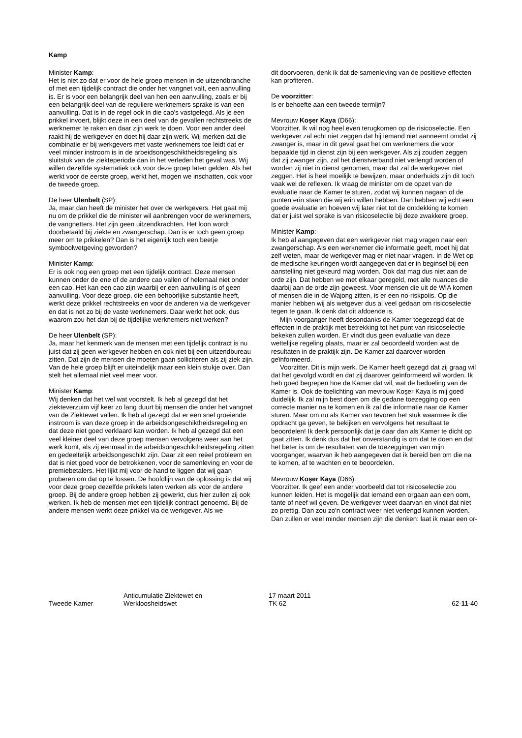Kamp
Minister Kamp:
Het is niet zo dat er voor de hele groep mensen in de uitzendbranche of met een tijdelijk contract die onder het vangnet valt, een aanvulling is. Er is voor een belangrijk deel van hen een aanvulling, zoals er bij een belangrijk deel van de reguliere werknemers sprake is van een aanvulling. Dat is in de regel ook in die cao's vastgelegd. Als je een prikkel invoert, blijkt deze in een deel van de gevallen rechtstreeks de werknemer te raken en daar zijn werk te doen. Voor een ander deel raakt hij de werkgever en doet hij daar zijn werk. Wij merken dat die combinatie er bij werkgevers met vaste werknemers toe leidt dat er veel minder instroom is in de arbeidsongeschiktheidsregeling als sluitstuk van de ziekteperiode dan in het verleden het geval was. Wij willen dezelfde systematiek ook voor deze groep laten gelden. Als het werkt voor de eerste groep, werkt het, mogen we inschatten, ook voor de tweede groep.
De heer Ulenbelt (SP):
Ja, maar dan heeft de minister het over de werkgevers. Het gaat mij nu om de prikkel die de minister wil aanbrengen voor de werknemers, de vangnetters. Het zijn geen uitzendkrachten. Het loon wordt doorbetaald bij ziekte en zwangerschap. Dan is er toch geen groep meer om te prikkelen? Dan is het eigenlijk toch een beetje symboolwetgeving geworden?
Minister Kamp:
Er is ook nog een groep met een tijdelijk contract. Deze mensen kunnen onder de ene of de andere cao vallen of helemaal niet onder een cao. Het kan een cao zijn waarbij er een aanvulling is of geen aanvulling. Voor deze groep, die een behoorlijke substantie heeft, werkt deze prikkel rechtstreeks en voor de anderen via de werkgever en dat is net zo bij de vaste werknemers. Daar werkt het ook, dus waarom zou het dan bij de tijdelijke werknemers niet werken?
De heer Ulenbelt (SP):
Ja, maar het kenmerk van de mensen met een tijdelijk contract is nu juist dat zij geen werkgever hebben en ook niet bij een uitzendbureau zitten. Dat zijn de mensen die moeten gaan solliciteren als zij ziek zijn. Van de hele groep blijft er uiteindelijk maar een klein stukje over. Dan stelt het allemaal niet veel meer voor.
Minister Kamp:
Wij denken dat het wel wat voorstelt. Ik heb al gezegd dat het ziekteverzuim vijf keer zo lang duurt bij mensen die onder het vangnet van de Ziektewet vallen. Ik heb al gezegd dat er een snel groeiende instroom is van deze groep in de arbeidsongeschiktheidsregeling en dat deze niet goed verklaard kan worden. Ik heb al gezegd dat een veel kleiner deel van deze groep mensen vervolgens weer aan het werk komt, als zij eenmaal in de arbeidsongeschiktheidsregeling zitten en gedeeltelijk arbeidsongeschikt zijn. Daar zit een reëel probleem en dat is niet goed voor de betrokkenen, voor de samenleving en voor de premiebetalers. Het lijkt mij voor de hand te liggen dat wij gaan proberen om dat op te lossen. De hoofdlijn van de oplossing is dat wij voor deze groep dezelfde prikkels laten werken als voor de andere groep. Bij de andere groep hebben zij gewerkt, dus hier zullen zij ook werken. Ik heb de mensen met een tijdelijk contract genoemd. Bij de andere mensen werkt deze prikkel via de werkgever. Als we
dit doorvoeren, denk ik dat de samenleving van de positieve effecten kan profiteren.
De voorzitter:
Is er behoefte aan een tweede termijn?
Mevrouw Koşer Kaya (D66):
Voorzitter. Ik wil nog heel even terugkomen op de risicoselectie. Een werkgever zal echt niet zeggen dat hij iemand niet aanneemt omdat zij zwanger is, maar in dit geval gaat het om werknemers die voor bepaalde tijd in dienst zijn bij een werkgever. Als zij zouden zeggen dat zij zwanger zijn, zal het dienstverband niet verlengd worden of worden zij niet in dienst genomen, maar dat zal de werkgever niet zeggen. Het is heel moeilijk te bewijzen, maar onderhuids zijn dit toch vaak wel de reflexen. Ik vraag de minister om de opzet van de evaluatie naar de Kamer te sturen, zodat wij kunnen nagaan of de punten erin staan die wij erin willen hebben. Dan hebben wij echt een goede evaluatie en hoeven wij later niet tot de ontdekking te komen dat er juist wel sprake is van risicoselectie bij deze zwakkere groep.
Minister Kamp:
Ik heb al aangegeven dat een werkgever niet mag vragen naar een zwangerschap. Als een werknemer die informatie geeft, moet hij dat zelf weten, maar de werkgever mag er niet naar vragen. In de Wet op de medische keuringen wordt aangegeven dat er in beginsel bij een aanstelling niet gekeurd mag worden. Ook dat mag dus niet aan de orde zijn. Dat hebben we met elkaar geregeld, met alle nuances die daarbij aan de orde zijn geweest. Voor mensen die uit de WIA komen of mensen die in de Wajong zitten, is er een no-riskpolis. Op die manier hebben wij als wetgever dus al veel gedaan om risicoselectie tegen te gaan. Ik denk dat dit afdoende is.
Mijn voorganger heeft desondanks de Kamer toegezegd dat de effecten in de praktijk met betrekking tot het punt van risicoselectie bekeken zullen worden. Er vindt dus geen evaluatie van deze wettelijke regeling plaats, maar er zal beoordeeld worden wat de resultaten in de praktijk zijn. De Kamer zal daarover worden geïnformeerd.
Voorzitter. Dit is mijn werk. De Kamer heeft gezegd dat zij graag wil dat het gevolgd wordt en dat zij daarover geïnformeerd wil worden. Ik heb goed begrepen hoe de Kamer dat wil, wat de bedoeling van de Kamer is. Ook de toelichting van mevrouw Koşer Kaya is mij goed duidelijk. Ik zal mijn best doen om die gedane toezegging op een correcte manier na te komen en ik zal die informatie naar de Kamer sturen. Maar om nu als Kamer van tevoren het stuk waarmee ik die opdracht ga geven, te bekijken en vervolgens het resultaat te beoordelen! Ik denk persoonlijk dat je daar dan als Kamer te dicht op gaat zitten. Ik denk dus dat het onverstandig is om dat te doen en dat het beter is om de resultaten van de toezeggingen van mijn voorganger, waarvan ik heb aangegeven dat ik bereid ben om die na te komen, af te wachten en te beoordelen.
Mevrouw Koşer Kaya (D66):
Voorzitter. Ik geef een ander voorbeeld dat tot risicoselectie zou kunnen leiden. Het is mogelijk dat iemand een orgaan aan een oom, tante of neef wil geven. De werkgever weet daarvan en vindt dat niet zo prettig. Dan zou zo'n contract weer niet verlengd kunnen worden. Dan zullen er veel minder mensen zijn die denken: laat ik maar een or-
Tweede Kamer
Anticumulatie Ziektewet en
Werkloosheidswet
17 maart 2011
TK 62
62-11-40